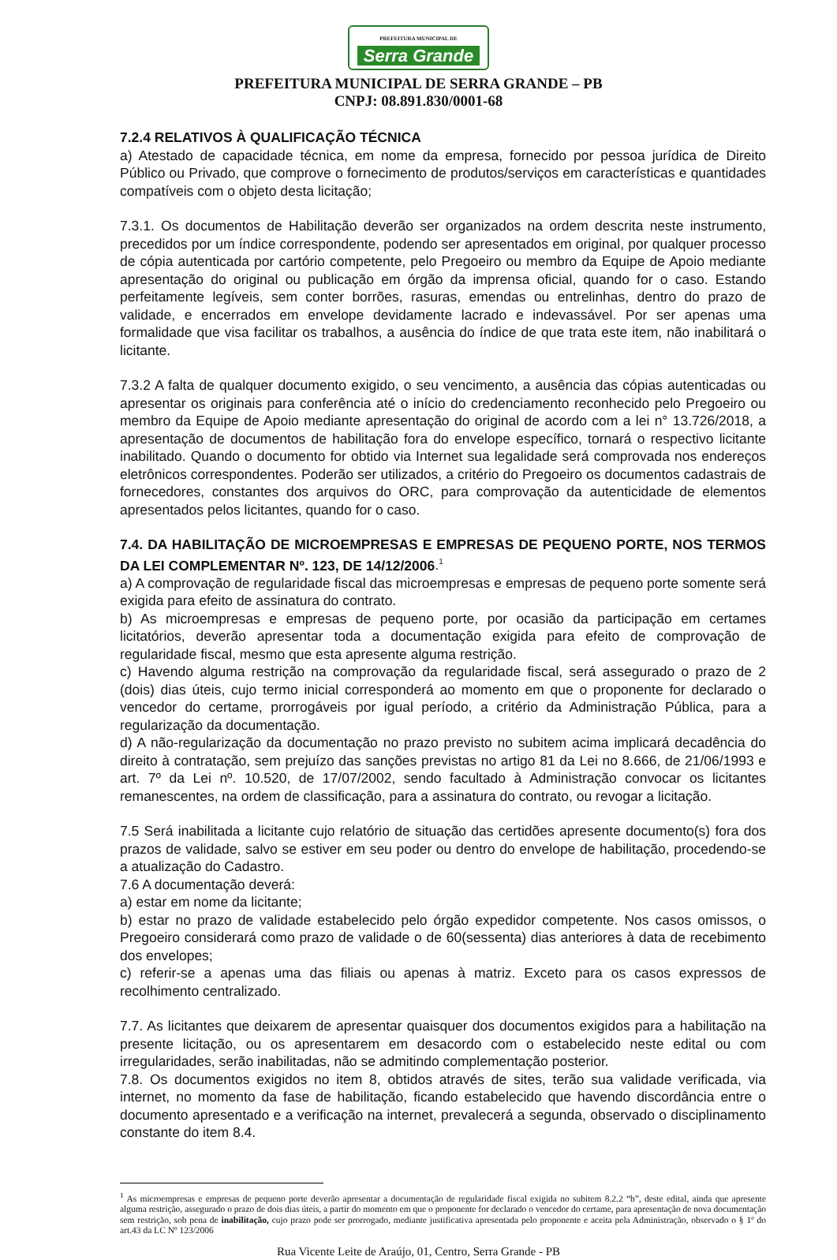PREFEITURA MUNICIPAL DE Serra Grande
PREFEITURA MUNICIPAL DE SERRA GRANDE – PB
CNPJ: 08.891.830/0001-68
7.2.4 RELATIVOS À QUALIFICAÇÃO TÉCNICA
a) Atestado de capacidade técnica, em nome da empresa, fornecido por pessoa jurídica de Direito Público ou Privado, que comprove o fornecimento de produtos/serviços em características e quantidades compatíveis com o objeto desta licitação;
7.3.1. Os documentos de Habilitação deverão ser organizados na ordem descrita neste instrumento, precedidos por um índice correspondente, podendo ser apresentados em original, por qualquer processo de cópia autenticada por cartório competente, pelo Pregoeiro ou membro da Equipe de Apoio mediante apresentação do original ou publicação em órgão da imprensa oficial, quando for o caso. Estando perfeitamente legíveis, sem conter borrões, rasuras, emendas ou entrelinhas, dentro do prazo de validade, e encerrados em envelope devidamente lacrado e indevassável. Por ser apenas uma formalidade que visa facilitar os trabalhos, a ausência do índice de que trata este item, não inabilitará o licitante.
7.3.2 A falta de qualquer documento exigido, o seu vencimento, a ausência das cópias autenticadas ou apresentar os originais para conferência até o início do credenciamento reconhecido pelo Pregoeiro ou membro da Equipe de Apoio mediante apresentação do original de acordo com a lei n° 13.726/2018, a apresentação de documentos de habilitação fora do envelope específico, tornará o respectivo licitante inabilitado. Quando o documento for obtido via Internet sua legalidade será comprovada nos endereços eletrônicos correspondentes. Poderão ser utilizados, a critério do Pregoeiro os documentos cadastrais de fornecedores, constantes dos arquivos do ORC, para comprovação da autenticidade de elementos apresentados pelos licitantes, quando for o caso.
7.4. DA HABILITAÇÃO DE MICROEMPRESAS E EMPRESAS DE PEQUENO PORTE, NOS TERMOS DA LEI COMPLEMENTAR Nº. 123, DE 14/12/2006.<sup>1</sup>
a) A comprovação de regularidade fiscal das microempresas e empresas de pequeno porte somente será exigida para efeito de assinatura do contrato.
b) As microempresas e empresas de pequeno porte, por ocasião da participação em certames licitatórios, deverão apresentar toda a documentação exigida para efeito de comprovação de regularidade fiscal, mesmo que esta apresente alguma restrição.
c) Havendo alguma restrição na comprovação da regularidade fiscal, será assegurado o prazo de 2 (dois) dias úteis, cujo termo inicial corresponderá ao momento em que o proponente for declarado o vencedor do certame, prorrogáveis por igual período, a critério da Administração Pública, para a regularização da documentação.
d) A não-regularização da documentação no prazo previsto no subitem acima implicará decadência do direito à contratação, sem prejuízo das sanções previstas no artigo 81 da Lei no 8.666, de 21/06/1993 e art. 7º da Lei nº. 10.520, de 17/07/2002, sendo facultado à Administração convocar os licitantes remanescentes, na ordem de classificação, para a assinatura do contrato, ou revogar a licitação.
7.5 Será inabilitada a licitante cujo relatório de situação das certidões apresente documento(s) fora dos prazos de validade, salvo se estiver em seu poder ou dentro do envelope de habilitação, procedendo-se a atualização do Cadastro.
7.6 A documentação deverá:
a) estar em nome da licitante;
b) estar no prazo de validade estabelecido pelo órgão expedidor competente. Nos casos omissos, o Pregoeiro considerará como prazo de validade o de 60(sessenta) dias anteriores à data de recebimento dos envelopes;
c) referir-se a apenas uma das filiais ou apenas à matriz. Exceto para os casos expressos de recolhimento centralizado.
7.7. As licitantes que deixarem de apresentar quaisquer dos documentos exigidos para a habilitação na presente licitação, ou os apresentarem em desacordo com o estabelecido neste edital ou com irregularidades, serão inabilitadas, não se admitindo complementação posterior.
7.8. Os documentos exigidos no item 8, obtidos através de sites, terão sua validade verificada, via internet, no momento da fase de habilitação, ficando estabelecido que havendo discordância entre o documento apresentado e a verificação na internet, prevalecerá a segunda, observado o disciplinamento constante do item 8.4.
<sup>1</sup> As microempresas e empresas de pequeno porte deverão apresentar a documentação de regularidade fiscal exigida no subitem 8.2.2 “b”, deste edital, ainda que apresente alguma restrição, assegurado o prazo de dois dias úteis, a partir do momento em que o proponente for declarado o vencedor do certame, para apresentação de nova documentação sem restrição, sob pena de inabilitação, cujo prazo pode ser prorrogado, mediante justificativa apresentada pelo proponente e aceita pela Administração, observado o § 1º do art.43 da LC Nº 123/2006
Rua Vicente Leite de Araújo, 01, Centro, Serra Grande - PB